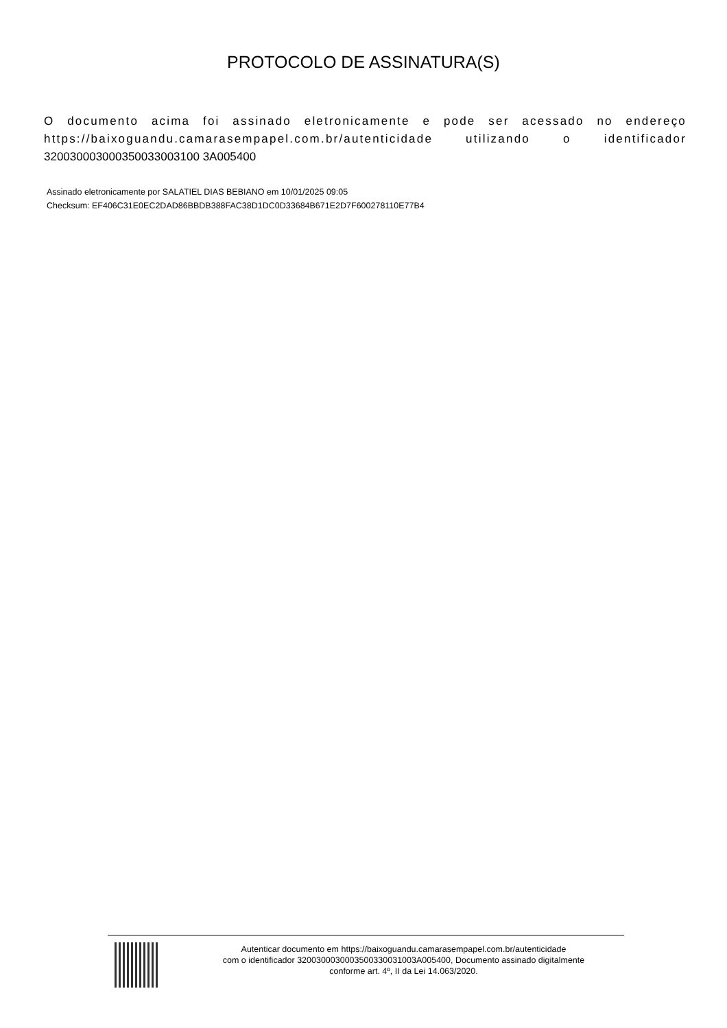PROTOCOLO DE ASSINATURA(S)
O documento acima foi assinado eletronicamente e pode ser acessado no endereço https://baixoguandu.camarasempapel.com.br/autenticidade utilizando o identificador 320030003000350033003100 3A005400
Assinado eletronicamente por SALATIEL DIAS BEBIANO em 10/01/2025 09:05
Checksum: EF406C31E0EC2DAD86BBDB388FAC38D1DC0D33684B671E2D7F600278110E77B4
Autenticar documento em https://baixoguandu.camarasempapel.com.br/autenticidade
com o identificador 3200300030003500330031003A005400, Documento assinado digitalmente
conforme art. 4º, II da Lei 14.063/2020.